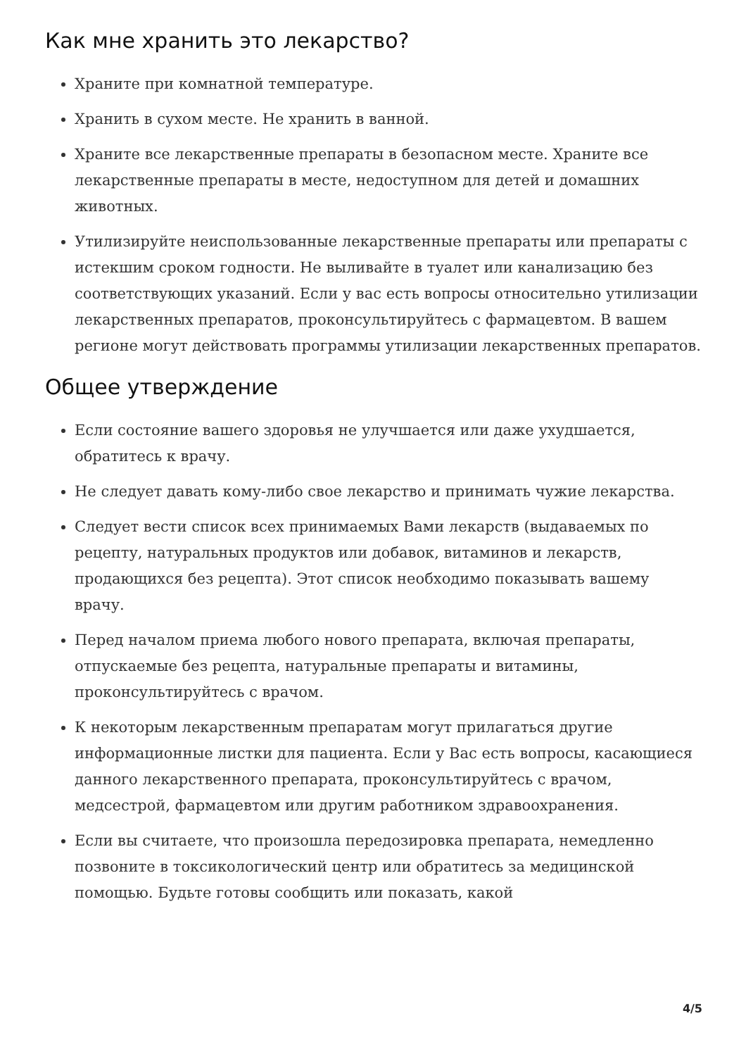Как мне хранить это лекарство?
Храните при комнатной температуре.
Хранить в сухом месте. Не хранить в ванной.
Храните все лекарственные препараты в безопасном месте. Храните все лекарственные препараты в месте, недоступном для детей и домашних животных.
Утилизируйте неиспользованные лекарственные препараты или препараты с истекшим сроком годности. Не выливайте в туалет или канализацию без соответствующих указаний. Если у вас есть вопросы относительно утилизации лекарственных препаратов, проконсультируйтесь с фармацевтом. В вашем регионе могут действовать программы утилизации лекарственных препаратов.
Общее утверждение
Если состояние вашего здоровья не улучшается или даже ухудшается, обратитесь к врачу.
Не следует давать кому-либо свое лекарство и принимать чужие лекарства.
Следует вести список всех принимаемых Вами лекарств (выдаваемых по рецепту, натуральных продуктов или добавок, витаминов и лекарств, продающихся без рецепта). Этот список необходимо показывать вашему врачу.
Перед началом приема любого нового препарата, включая препараты, отпускаемые без рецепта, натуральные препараты и витамины, проконсультируйтесь с врачом.
К некоторым лекарственным препаратам могут прилагаться другие информационные листки для пациента. Если у Вас есть вопросы, касающиеся данного лекарственного препарата, проконсультируйтесь с врачом, медсестрой, фармацевтом или другим работником здравоохранения.
Если вы считаете, что произошла передозировка препарата, немедленно позвоните в токсикологический центр или обратитесь за медицинской помощью. Будьте готовы сообщить или показать, какой
4/5